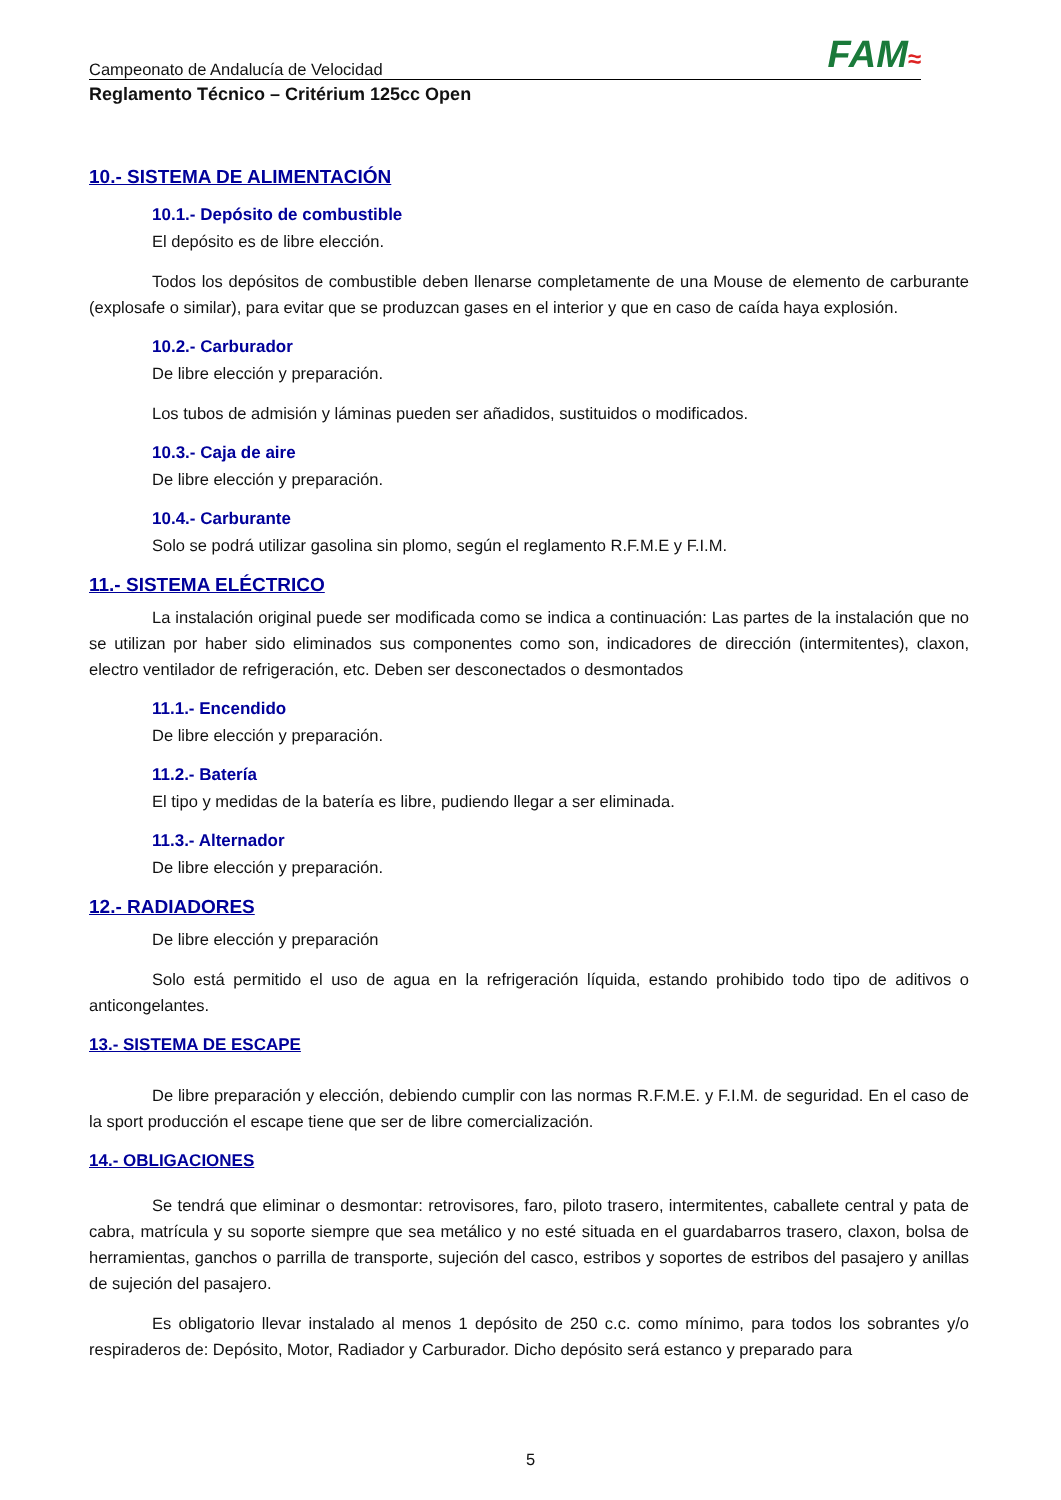Campeonato de Andalucía de Velocidad FAM≈
Reglamento Técnico – Critérium 125cc Open
10.- SISTEMA DE ALIMENTACIÓN
10.1.- Depósito de combustible
El depósito es de libre elección.
Todos los depósitos de combustible deben llenarse completamente de una Mouse de elemento de carburante (explosafe o similar), para evitar que se produzcan gases en el interior y que en caso de caída haya explosión.
10.2.- Carburador
De libre elección y preparación.
Los tubos de admisión y láminas pueden ser añadidos, sustituidos o modificados.
10.3.- Caja de aire
De libre elección y preparación.
10.4.- Carburante
Solo se podrá utilizar gasolina sin plomo, según el reglamento R.F.M.E y F.I.M.
11.- SISTEMA ELÉCTRICO
La instalación original puede ser modificada como se indica a continuación: Las partes de la instalación que no se utilizan por haber sido eliminados sus componentes como son, indicadores de dirección (intermitentes), claxon, electro ventilador de refrigeración, etc. Deben ser desconectados o desmontados
11.1.- Encendido
De libre elección y preparación.
11.2.- Batería
El tipo y medidas de la batería es libre, pudiendo llegar a ser eliminada.
11.3.- Alternador
De libre elección y preparación.
12.- RADIADORES
De libre elección y preparación
Solo está permitido el uso de agua en la refrigeración líquida, estando prohibido todo tipo de aditivos o anticongelantes.
13.- SISTEMA DE ESCAPE
De libre preparación y elección, debiendo cumplir con las normas R.F.M.E. y F.I.M. de seguridad. En el caso de la sport producción el escape tiene que ser de libre comercialización.
14.- OBLIGACIONES
Se tendrá que eliminar o desmontar: retrovisores, faro, piloto trasero, intermitentes, caballete central y pata de cabra, matrícula y su soporte siempre que sea metálico y no esté situada en el guardabarros trasero, claxon, bolsa de herramientas, ganchos o parrilla de transporte, sujeción del casco, estribos y soportes de estribos del pasajero y anillas de sujeción del pasajero.
Es obligatorio llevar instalado al menos 1 depósito de 250 c.c. como mínimo, para todos los sobrantes y/o respiraderos de: Depósito, Motor, Radiador y Carburador. Dicho depósito será estanco y preparado para
5